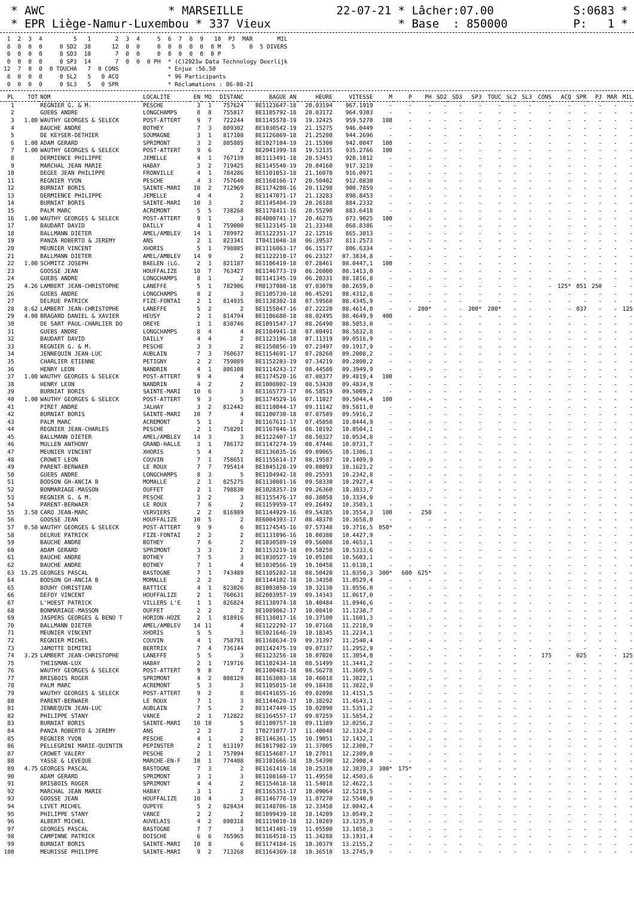* AWC * MARSEILLE * EPR Liège-Namur-Luxembou * 337 Vieux
22-07-21 * Lâcher:07.00 * Base : 850000
S:0683 * P: 1 *
| 1 | 2 | 3 | 4 | 5 | 1 | 2 | 3 | 4 | 5 | 6 | 7 | 8 | 9 | 10 | PJ | MAR | MIL |
| 8 | 0 | 0 | 0 | 0 SD2 | 38 | 12 | 0 | 0 | 0 | 0 | 0 | 0 | 0 | 0 M | 5 | 0 | 5 DIVERS |
| 0 | 0 | 0 | 0 | 0 SD3 | 10 | 7 | 0 | 0 | 0 | 0 | 0 | 0 | 0 | 0 P | | | |
| 0 | 0 | 0 | 0 | 0 SP3 | 14 | 7 | 0 | 0 | 0 PH | * (C)2021w Data Technology Deerlijk | | | | | | | |
| 12 | 7 | 0 | 0 | 0 TOUCHA | 7 | 0 CONS | | | | * Enjue :56.50 | | | | | | | |
| 8 | 0 | 0 | 0 | 0 SL2 | 5 | 0 ACQ | | | | * 96 Participants | | | | | | | |
| 0 | 0 | 0 | 0 | 0 SL3 | 5 | 0 SPR | | | | * Réclamations : 06-08-21 | | | | | | | |
| PL | TOT | NOM | LOCALITE | EN | MQ | DISTANC | BAGUE AN | HEURE | VITESSE | M | P | PH | SD2 | SD3 | SP3 | TOUC | SL2 | SL3 | CONS | ACQ | SPR | PJ | MAR | MIL |
| --- | --- | --- | --- | --- | --- | --- | --- | --- | --- | --- | --- | --- | --- | --- | --- | --- | --- | --- | --- | --- | --- | --- | --- | --- |
| 1 | | REGNIER G. & M. | PESCHE | 3 | 1 | 757624 | BE1123647-18 | 20.03194 | 967.1919 | - | - | - | - | - | - | - | - | - | - | - | - | - | - | - |
| 2 | | GUEBS ANDRE | LONGCHAMPS | 8 | 8 | 755817 | BE1105792-18 | 20.03172 | 964.9303 | - | - | - | - | - | - | - | - | - | - | - | - | - | - | - |
| 3 | 1.00 | WAUTHY GEORGES & SELECK | POST-ATTERT | 9 | 7 | 722244 | BE1145578-19 | 19.32425 | 959.5270 | 100 | - | - | - | - | - | - | - | - | - | - | - | - | - | - |
| 4 | | BAUCHE ANDRE | BOTHEY | 7 | 3 | 809302 | BE1030542-19 | 21.15275 | 946.0449 | - | - | - | - | - | - | - | - | - | - | - | - | - | - | - |
| 5 | | DE KEYSER-DETHIER | SOUMAGNE | 3 | 1 | 817108 | BE1126869-18 | 21.25200 | 944.2696 | - | - | - | - | - | - | - | - | - | - | - | - | - | - | - |
| 6 | 1.00 | ADAM GERARD | SPRIMONT | 3 | 2 | 805885 | BE1027104-19 | 21.15300 | 942.0047 | 100 | - | - | - | - | - | - | - | - | - | - | - | - | - | - |
| 7 | 1.00 | WAUTHY GEORGES & SELECK | POST-ATTERT | 9 | 6 | 2 | BE2041399-18 | 19.52135 | 935.2766 | 100 | - | - | - | - | - | - | - | - | - | - | - | - | - | - |
| 8 | | DERMIENCE PHILIPPE | JEMELLE | 4 | 1 | 767139 | BE1113491-18 | 20.53453 | 920.1012 | - | - | - | - | - | - | - | - | - | - | - | - | - | - | - |
| 9 | | MARCHAL JEAN MARIE | HABAY | 3 | 2 | 719425 | BE1145540-19 | 20.04160 | 917.3219 | - | - | - | - | - | - | - | - | - | - | - | - | - | - | - |
| 10 | | DEGEE JEAN PHILIPPE | FRONVILLE | 4 | 1 | 784286 | BE1101053-18 | 21.16070 | 916.0971 | - | - | - | - | - | - | - | - | - | - | - | - | - | - | - |
| 11 | | REGNIER YVON | PESCHE | 4 | 3 | 757640 | BE1160166-17 | 20.50402 | 912.0830 | - | - | - | - | - | - | - | - | - | - | - | - | - | - | - |
| 12 | | BURNIAT BORIS | SAINTE-MARI | 10 | 2 | 712969 | BE1174208-16 | 20.11298 | 900.7859 | - | - | - | - | - | - | - | - | - | - | - | - | - | - | - |
| 13 | | DERMIENCE PHILIPPE | JEMELLE | 4 | 4 | 2 | BE1147071-17 | 21.13283 | 898.8453 | - | - | - | - | - | - | - | - | - | - | - | - | - | - | - |
| 14 | | BURNIAT BORIS | SAINTE-MARI | 10 | 3 | 2 | BE1145404-19 | 20.26188 | 884.2332 | - | - | - | - | - | - | - | - | - | - | - | - | - | - | - |
| 15 | | PALM MARC | ACREMONT | 5 | 5 | 738268 | BE1178411-16 | 20.55290 | 883.6418 | - | - | - | - | - | - | - | - | - | - | - | - | - | - | - |
| 16 | 1.00 | WAUTHY GEORGES & SELECK | POST-ATTERT | 9 | 1 | 3 | BE4000741-17 | 20.46275 | 873.9025 | 100 | - | - | - | - | - | - | - | - | - | - | - | - | - | - |
| 17 | | BAUDART DAVID | DAILLY | 4 | 1 | 759000 | BE1123145-18 | 21.33348 | 868.8386 | - | - | - | - | - | - | - | - | - | - | - | - | - | - | - |
| 18 | | BALLMANN DIETER | AMEL/AMBLEV | 14 | 1 | 789972 | BE1122351-17 | 22.12516 | 865.3813 | - | - | - | - | - | - | - | - | - | - | - | - | - | - | - |
| 19 | | PANZA ROBERTO & JEREMY | ANS | 2 | 1 | 823341 | IT0411048-18 | 06.39537 | 811.2573 | - | - | - | - | - | - | - | - | - | - | - | - | - | - | - |
| 20 | | MEUNIER VINCENT | XHORIS | 5 | 1 | 798805 | BE1116063-17 | 06.15177 | 806.6334 | - | - | - | - | - | - | - | - | - | - | - | - | - | - | - |
| 21 | | BALLMANN DIETER | AMEL/AMBLEV | 14 | 9 | 2 | BE1122210-17 | 06.23327 | 07.3834,8 | - | - | - | - | - | - | - | - | - | - | - | - | - | - | - |
| 22 | 1.00 | SCHMITZ JOSEPH | BAELEN (LG. | 2 | 1 | 821187 | BE1106419-18 | 07.28461 | 08.0447,1 | 100 | - | - | - | - | - | - | - | - | - | - | - | - | - | - |
| 23 | | GOOSSE JEAN | HOUFFALIZE | 10 | 7 | 763427 | BE1146773-19 | 06.26000 | 08.1413,0 | - | - | - | - | - | - | - | - | - | - | - | - | - | - | - |
| 24 | | GUEBS ANDRE | LONGCHAMPS | 8 | 1 | 2 | BE1141345-19 | 06.20331 | 08.1816,8 | - | - | - | - | - | - | - | - | - | - | - | - | - | - | - |
| 25 | 4.26 | LAMBERT JEAN-CHRISTOPHE | LANEFFE | 5 | 1 | 782906 | FR0137980-18 | 07.03070 | 08.2659,0 | - | - | - | - | - | - | - | - | - | - | 125* | 051 | 250 | - | - |
| 26 | | GUEBS ANDRE | LONGCHAMPS | 8 | 2 | 3 | BE1105730-18 | 06.45291 | 08.4312,8 | - | - | - | - | - | - | - | - | - | - | - | - | - | - | - |
| 27 | | DELRUE PATRICK | FIZE-FONTAI | 2 | 1 | 814935 | BE1138302-18 | 07.59560 | 08.4345,9 | - | - | - | - | - | - | - | - | - | - | - | - | - | - | - |
| 28 | 8.62 | LAMBERT JEAN-CHRISTOPHE | LANEFFE | 5 | 2 | 2 | BE1155047-16 | 07.22220 | 08.4614,0 | - | - | 200* | - | - | 300* | 200* | - | - | - | - | 037 | - | - | 125 |
| 29 | 4.00 | BRAGARD DANIEL & XAVIER | HEUSY | 2 | 1 | 814794 | BE1106680-18 | 08.02495 | 08.4649,9 | 400 | - | - | - | - | - | - | - | - | - | - | - | - | - | - |
| 30 | | DE SART PAUL-CHARLIER DO | OREYE | 1 | 1 | 830746 | BE1091547-17 | 08.26490 | 08.5053,0 | - | - | - | - | - | - | - | - | - | - | - | - | - | - | - |
| 31 | | GUEBS ANDRE | LONGCHAMPS | 8 | 4 | 4 | BE1104941-18 | 07.00491 | 08.5832,8 | - | - | - | - | - | - | - | - | - | - | - | - | - | - | - |
| 32 | | BAUDART DAVID | DAILLY | 4 | 4 | 2 | BE1123196-18 | 07.11319 | 09.0516,9 | - | - | - | - | - | - | - | - | - | - | - | - | - | - | - |
| 33 | | REGNIER G. & M. | PESCHE | 3 | 3 | 2 | BE1150856-19 | 07.23497 | 09.1917,9 | - | - | - | - | - | - | - | - | - | - | - | - | - | - | - |
| 34 | | JENNEQUIN JEAN-LUC | AUBLAIN | 7 | 3 | 760637 | BE1154691-17 | 07.28260 | 09.2008,2 | - | - | - | - | - | - | - | - | - | - | - | - | - | - | - |
| 35 | | CHARLIER ETIENNE | PETIGNY | 2 | 2 | 759089 | BE1152203-19 | 07.34219 | 09.2800,2 | - | - | - | - | - | - | - | - | - | - | - | - | - | - | - |
| 36 | | HENRY LEON | NANDRIN | 4 | 1 | 806108 | BE1114243-17 | 08.44580 | 09.3949,9 | - | - | - | - | - | - | - | - | - | - | - | - | - | - | - |
| 37 | 1.00 | WAUTHY GEORGES & SELECK | POST-ATTERT | 9 | 4 | 4 | BE1174520-16 | 07.08377 | 09.4819,4 | 100 | - | - | - | - | - | - | - | - | - | - | - | - | - | - |
| 38 | | HENRY LEON | NANDRIN | 4 | 2 | 2 | BE1008002-19 | 08.53430 | 09.4834,9 | - | - | - | - | - | - | - | - | - | - | - | - | - | - | - |
| 39 | | BURNIAT BORIS | SAINTE-MARI | 10 | 6 | 3 | BE1165773-17 | 06.58519 | 09.5009,2 | - | - | - | - | - | - | - | - | - | - | - | - | - | - | - |
| 40 | 1.00 | WAUTHY GEORGES & SELECK | POST-ATTERT | 9 | 3 | 5 | BE1174529-16 | 07.11027 | 09.5044,4 | 100 | - | - | - | - | - | - | - | - | - | - | - | - | - | - |
| 41 | | PIRET ANDRE | JALHAY | 3 | 2 | 812442 | BE1110044-17 | 09.11142 | 09.5811,0 | - | - | - | - | - | - | - | - | - | - | - | - | - | - | - |
| 42 | | BURNIAT BORIS | SAINTE-MARI | 10 | 7 | 4 | BE1100730-18 | 07.07589 | 09.5916,2 | - | - | - | - | - | - | - | - | - | - | - | - | - | - | - |
| 43 | | PALM MARC | ACREMONT | 5 | 1 | 2 | BE1167611-17 | 07.45050 | 10.0444,9 | - | - | - | - | - | - | - | - | - | - | - | - | - | - | - |
| 44 | | REGNIER JEAN-CHARLES | PESCHE | 2 | 1 | 758201 | BE1167846-16 | 08.10192 | 10.0504,1 | - | - | - | - | - | - | - | - | - | - | - | - | - | - | - |
| 45 | | BALLMANN DIETER | AMEL/AMBLEV | 14 | 3 | 3 | BE1122407-17 | 08.50327 | 10.0534,8 | - | - | - | - | - | - | - | - | - | - | - | - | - | - | - |
| 46 | | MULLEN ANTHONY | GRAND-HALLE | 3 | 1 | 786172 | BE1147274-19 | 08.47446 | 10.0731,7 | - | - | - | - | - | - | - | - | - | - | - | - | - | - | - |
| 47 | | MEUNIER VINCENT | XHORIS | 5 | 4 | 2 | BE1136035-16 | 09.09065 | 10.1306,1 | - | - | - | - | - | - | - | - | - | - | - | - | - | - | - |
| 48 | | CROWET LEON | COUVIN | 7 | 1 | 758651 | BE1155614-17 | 08.19587 | 10.1409,9 | - | - | - | - | - | - | - | - | - | - | - | - | - | - | - |
| 49 | | PARENT-BERWAER | LE ROUX | 7 | 7 | 795414 | BE1045128-19 | 09.08093 | 10.1623,2 | - | - | - | - | - | - | - | - | - | - | - | - | - | - | - |
| 50 | | GUEBS ANDRE | LONGCHAMPS | 8 | 3 | 5 | BE1104942-18 | 08.25591 | 10.2342,8 | - | - | - | - | - | - | - | - | - | - | - | - | - | - | - |
| 51 | | BODSON GH-ANCIA B | MOMALLE | 2 | 1 | 825275 | BE1130081-16 | 09.58330 | 10.2927,4 | - | - | - | - | - | - | - | - | - | - | - | - | - | - | - |
| 52 | | BONMARIAGE-MASSON | OUFFET | 2 | 1 | 798830 | BE1028357-19 | 09.26360 | 10.3033,7 | - | - | - | - | - | - | - | - | - | - | - | - | - | - | - |
| 53 | | REGNIER G. & M. | PESCHE | 3 | 2 | 3 | BE1155476-17 | 08.38058 | 10.3334,0 | - | - | - | - | - | - | - | - | - | - | - | - | - | - | - |
| 54 | | PARENT-BERWAER | LE ROUX | 7 | 6 | 2 | BE1159959-17 | 09.26492 | 10.3503,1 | - | - | - | - | - | - | - | - | - | - | - | - | - | - | - |
| 55 | 3.50 | CARO JEAN-MARC | VERVIERS | 2 | 2 | 816989 | BE1144929-16 | 09.54385 | 10.3554,3 | 100 | - | 250 | - | - | - | - | - | - | - | - | - | - | - | - |
| 56 | | GOOSSE JEAN | HOUFFALIZE | 10 | 5 | 2 | BE6004393-17 | 08.48370 | 10.3658,0 | - | - | - | - | - | - | - | - | - | - | - | - | - | - | - |
| 57 | 0.50 | WAUTHY GEORGES & SELECK | POST-ATTERT | 9 | 9 | 6 | BE1174545-16 | 07.57348 | 10.3716,5 | 050* | - | - | - | - | - | - | - | - | - | - | - | - | - | - |
| 58 | | DELRUE PATRICK | FIZE-FONTAI | 2 | 2 | 2 | BE1131096-16 | 10.00380 | 10.4427,9 | - | - | - | - | - | - | - | - | - | - | - | - | - | - | - |
| 59 | | BAUCHE ANDRE | BOTHEY | 7 | 6 | 2 | BE1030589-19 | 09.56008 | 10.4653,1 | - | - | - | - | - | - | - | - | - | - | - | - | - | - | - |
| 60 | | ADAM GERARD | SPRIMONT | 3 | 3 | 2 | BE1153219-18 | 09.58250 | 10.5333,6 | - | - | - | - | - | - | - | - | - | - | - | - | - | - | - |
| 61 | | BAUCHE ANDRE | BOTHEY | 7 | 5 | 3 | BE1030527-19 | 10.05108 | 10.5603,1 | - | - | - | - | - | - | - | - | - | - | - | - | - | - | - |
| 62 | | BAUCHE ANDRE | BOTHEY | 7 | 1 | 4 | BE1030566-19 | 10.10458 | 11.0138,1 | - | - | - | - | - | - | - | - | - | - | - | - | - | - | - |
| 63 | 15.25 | GEORGES PASCAL | BASTOGNE | 7 | 1 | 743489 | BE1105282-18 | 08.50420 | 11.0350,3 | 300* | 600 | 625* | - | - | - | - | - | - | - | - | - | - | - | - |
| 64 | | BODSON GH-ANCIA B | MOMALLE | 2 | 2 | 2 | BE1144102-18 | 10.34350 | 11.0529,4 | - | - | - | - | - | - | - | - | - | - | - | - | - | - | - |
| 65 | | BOUHY CHRISTIAN | BATTICE | 4 | 1 | 823026 | BE1003050-19 | 10.32130 | 11.0556,0 | - | - | - | - | - | - | - | - | - | - | - | - | - | - | - |
| 66 | | DEFOY VINCENT | HOUFFALIZE | 2 | 1 | 760631 | BE2003957-19 | 09.14343 | 11.0617,0 | - | - | - | - | - | - | - | - | - | - | - | - | - | - | - |
| 67 | | L'HOEST PATRICK | VILLERS L'E | 1 | 1 | 826824 | BE1138974-18 | 10.40484 | 11.0946,6 | - | - | - | - | - | - | - | - | - | - | - | - | - | - | - |
| 68 | | BONMARIAGE-MASSON | OUFFET | 2 | 2 | 2 | BE1089862-17 | 10.08410 | 11.1238,7 | - | - | - | - | - | - | - | - | - | - | - | - | - | - | - |
| 69 | | JASPERS GEORGES & BENO T | HORION-HOZE | 2 | 1 | 818916 | BE1138017-16 | 10.37100 | 11.1601,3 | - | - | - | - | - | - | - | - | - | - | - | - | - | - | - |
| 70 | | BALLMANN DIETER | AMEL/AMBLEV | 14 | 11 | 4 | BE1122292-17 | 10.07168 | 11.2218,9 | - | - | - | - | - | - | - | - | - | - | - | - | - | - | - |
| 71 | | MEUNIER VINCENT | XHORIS | 5 | 5 | 3 | BE1021646-19 | 10.18345 | 11.2234,1 | - | - | - | - | - | - | - | - | - | - | - | - | - | - | - |
| 72 | | REGNIER MICHEL | COUVIN | 4 | 1 | 758791 | BE1168634-19 | 09.31397 | 11.2540,4 | - | - | - | - | - | - | - | - | - | - | - | - | - | - | - |
| 73 | | JAMOTTE DIMITRI | BERTRIX | 7 | 4 | 736144 | 001142475-19 | 09.07337 | 11.2952,9 | - | - | - | - | - | - | - | - | - | - | - | - | - | - | - |
| 74 | 3.25 | LAMBERT JEAN-CHRISTOPHE | LANEFFE | 5 | 5 | 3 | BE1123256-18 | 10.07020 | 11.3054,0 | - | - | - | - | - | - | - | - | - | 175 | - | 025 | - | - | 125 |
| 75 | | THEISMAN-LUX | HABAY | 2 | 1 | 719716 | BE1102434-18 | 08.51499 | 11.3441,2 | - | - | - | - | - | - | - | - | - | - | - | - | - | - | - |
| 76 | | WAUTHY GEORGES & SELECK | POST-ATTERT | 9 | 8 | 7 | BE1100481-18 | 08.56278 | 11.3609,5 | - | - | - | - | - | - | - | - | - | - | - | - | - | - | - |
| 77 | | BRISBOIS ROGER | SPRIMONT | 4 | 2 | 808129 | BE1163803-18 | 10.46018 | 11.3822,1 | - | - | - | - | - | - | - | - | - | - | - | - | - | - | - |
| 78 | | PALM MARC | ACREMONT | 5 | 3 | 3 | BE1105015-18 | 09.18430 | 11.3822,9 | - | - | - | - | - | - | - | - | - | - | - | - | - | - | - |
| 79 | | WAUTHY GEORGES & SELECK | POST-ATTERT | 9 | 2 | 8 | BE4141655-16 | 09.02098 | 11.4151,5 | - | - | - | - | - | - | - | - | - | - | - | - | - | - | - |
| 80 | | PARENT-BERWAER | LE ROUX | 7 | 1 | 3 | BE1144620-17 | 10.38292 | 11.4643,1 | - | - | - | - | - | - | - | - | - | - | - | - | - | - | - |
| 81 | | JENNEQUIN JEAN-LUC | AUBLAIN | 7 | 5 | 2 | BE1147449-15 | 10.02090 | 11.5351,2 | - | - | - | - | - | - | - | - | - | - | - | - | - | - | - |
| 82 | | PHILIPPE STANY | VANCE | 2 | 1 | 712822 | BE1164557-17 | 09.07259 | 11.5854,2 | - | - | - | - | - | - | - | - | - | - | - | - | - | - | - |
| 83 | | BURNIAT BORIS | SAINTE-MARI | 10 | 10 | 5 | BE1100757-18 | 09.11389 | 12.0256,2 | - | - | - | - | - | - | - | - | - | - | - | - | - | - | - |
| 84 | | PANZA ROBERTO & JEREMY | ANS | 2 | 2 | 2 | IT0271077-17 | 11.40048 | 12.1324,2 | - | - | - | - | - | - | - | - | - | - | - | - | - | - | - |
| 85 | | REGNIER YVON | PESCHE | 4 | 1 | 2 | BE1146361-15 | 10.19051 | 12.1432,1 | - | - | - | - | - | - | - | - | - | - | - | - | - | - | - |
| 86 | | PELLEGRINI MARIE-QUINTIN | PEPINSTER | 2 | 1 | 813197 | BE1017982-19 | 11.37005 | 12.2300,7 | - | - | - | - | - | - | - | - | - | - | - | - | - | - | - |
| 87 | | CROWET VALERY | PESCHE | 2 | 1 | 757094 | BE1154687-17 | 10.27011 | 12.2309,0 | - | - | - | - | - | - | - | - | - | - | - | - | - | - | - |
| 88 | | YASSE & LEVEQUE | MARCHE-EN-F | 10 | 1 | 774408 | BE1101666-18 | 10.54390 | 12.2908,4 | - | - | - | - | - | - | - | - | - | - | - | - | - | - | - |
| 89 | 4.75 | GEORGES PASCAL | BASTOGNE | 7 | 3 | 2 | BE1161419-18 | 10.25310 | 12.3839,3 | 300* | 175* | - | - | - | - | - | - | - | - | - | - | - | - | - |
| 90 | | ADAM GERARD | SPRIMONT | 3 | 1 | 3 | BE1108160-17 | 11.49550 | 12.4503,6 | - | - | - | - | - | - | - | - | - | - | - | - | - | - | - |
| 91 | | BRISBOIS ROGER | SPRIMONT | 4 | 4 | 2 | BE1154618-18 | 11.54018 | 12.4622,1 | - | - | - | - | - | - | - | - | - | - | - | - | - | - | - |
| 92 | | MARCHAL JEAN MARIE | HABAY | 3 | 1 | 2 | BE1165351-17 | 10.09064 | 12.5219,5 | - | - | - | - | - | - | - | - | - | - | - | - | - | - | - |
| 93 | | GOOSSE JEAN | HOUFFALIZE | 10 | 4 | 3 | BE1146778-19 | 11.07270 | 12.5540,0 | - | - | - | - | - | - | - | - | - | - | - | - | - | - | - |
| 94 | | LIVET MICHEL | OUPEYE | 5 | 2 | 828434 | BE1148706-18 | 12.33450 | 13.0042,4 | - | - | - | - | - | - | - | - | - | - | - | - | - | - | - |
| 95 | | PHILIPPE STANY | VANCE | 2 | 2 | 2 | BE1099439-18 | 10.14209 | 13.0549,2 | - | - | - | - | - | - | - | - | - | - | - | - | - | - | - |
| 96 | | ALBERT MICHEL | AUVELAIS | 4 | 2 | 800318 | BE1119010-18 | 12.10289 | 13.1235,0 | - | - | - | - | - | - | - | - | - | - | - | - | - | - | - |
| 97 | | GEORGES PASCAL | BASTOGNE | 7 | 7 | 3 | BE1141401-19 | 11.05500 | 13.1858,3 | - | - | - | - | - | - | - | - | - | - | - | - | - | - | - |
| 98 | | CAMPINNE PATRICK | DOISCHE | 6 | 6 | 765965 | BE1164518-15 | 11.34288 | 13.1931,4 | - | - | - | - | - | - | - | - | - | - | - | - | - | - | - |
| 99 | | BURNIAT BORIS | SAINTE-MARI | 10 | 8 | 6 | BE1174184-16 | 10.30379 | 13.2155,2 | - | - | - | - | - | - | - | - | - | - | - | - | - | - | - |
| 100 | | MEURISSE PHILIPPE | SAINTE-MARI | 9 | 2 | 713268 | BE1164369-18 | 10.36510 | 13.2745,9 | - | - | - | - | - | - | - | - | - | - | - | - | - | - | - |